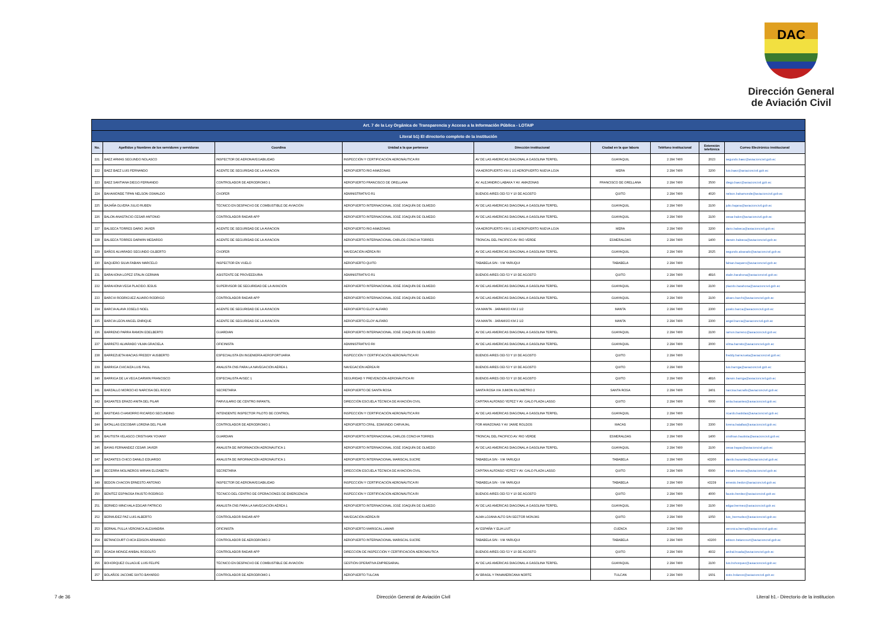DAC
Dirección General
de Aviación Civil
| Art. 7 de la Ley Orgánica de Transparencia y Acceso a la Información Pública - LOTAIP | | | | | | | | |
| Literal b1) El directorio completo de la institución | | | | | | | | |
| No. | Apellidos y Nombres de los servidores y servidoras | Coordina | Unidad a la que pertenece | Dirección institucional | Ciudad en la que labora | Teléfono institucional | Extensión telefónica | Correo Electrónico institucional |
| 221 | BAEZ ARMAS SEGUNDO NOLASCO | INSPECTOR DE AERONAVEGABILIDAD | INSPECCIÓN Y CERTIFICACIÓN AERONÁUTICA RII | AV DE LAS AMERICAS DIAGONAL A GASOLINA TERPEL | GUAYAQUIL | 2 294 7400 | 2023 | segundo.baez@aviacioncivil.gob.ec |
| 222 | BAEZ BAEZ LUIS FERNANDO | AGENTE DE SEGURIDAD DE LA AVIACION | AEROPUERTO RIO AMAZONAS | VIA AEROPUERTO KM 1 1/2 AEROPUERTO NUEVA LOJA | MERA | 2 294 7400 | 3200 | luis.baez@aviacioncivil.gob.ec |
| 223 | BAEZ SANTIANA DIEGO FERNANDO | CONTROLADOR DE AERODROMO 1 | AEROPUERTO FRANCISCO DE ORELLANA | AV. ALEJANDRO LABAKA Y AV. AMAZONAS | FRANCISCO DE ORELLANA | 2 294 7400 | 3500 | diego.baez@aviacioncivil.gob.ec |
| 224 | BAHAMONDE TIPAN NELSON OSWALDO | CHOFER | ADMINISTRATIVO R1 | BUENOS AIRES OEI-53 Y 10 DE AGOSTO | QUITO | 2 294 7400 | 4020 | nelson.bahamonde@aviacioncivil.gob.ec |
| 225 | BAJAÑA OLVERA JULIO RUBEN | TÉCNICO EN DESPACHO DE COMBUSTIBLE DE AVIACIÓN | AEROPUERTO INTERNACIONAL JOSÉ JOAQUÍN DE OLMEDO | AV DE LAS AMERICAS DIAGONAL A GASOLINA TERPEL | GUAYAQUIL | 2 294 7400 | 2100 | julio.bajana@aviacioncivil.gob.ec |
| 226 | BALON ANASTACIO CESAR ANTONIO | CONTROLADOR RADAR APP | AEROPUERTO INTERNACIONAL JOSÉ JOAQUÍN DE OLMEDO | AV DE LAS AMERICAS DIAGONAL A GASOLINA TERPEL | GUAYAQUIL | 2 294 7400 | 2100 | cesar.balon@aviacioncivil.gob.ec |
| 227 | BALSECA TORRES DARIO JAVIER | AGENTE DE SEGURIDAD DE LA AVIACION | AEROPUERTO RIO AMAZONAS | VIA AEROPUERTO KM 1 1/2 AEROPUERTO NUEVA LOJA | MERA | 2 294 7400 | 3200 | dario.balseca@aviacioncivil.gob.ec |
| 228 | BALSECA TORRES DARWIN MEDARDO | AGENTE DE SEGURIDAD DE LA AVIACION | AEROPUERTO INTERNACIONAL CARLOS CONCHA TORRES | TRONCAL DEL PACIFICO AV. RIO VERDE | ESMERALDAS | 2 294 7400 | 1400 | darwin.balseca@aviacioncivil.gob.ec |
| 229 | BAÑOS ALVARADO SEGUNDO GILBERTO | CHOFER | NAVEGACIÓN AÉREA RII | AV DE LAS AMERICAS DIAGONAL A GASOLINA TERPEL | GUAYAQUIL | 2 294 7400 | 2025 | segundo.alvarado@aviacioncivil.gob.ec |
| 230 | BAQUERO SILVA FABIAN MARCELO | INSPECTOR EN VUELO | AEROPUERTO QUITO | TABABELA S/N - VIA YARUQUI | TABABELA | 2 294 7400 | | fabian.baquero@aviacioncivil.gob.ec |
| 231 | BARAHONA LOPEZ STALIN GERMAN | ASISTENTE DE PROVEEDURIA | ADMINISTRATIVO R1 | BUENOS AIRES OEI-53 Y 10 DE AGOSTO | QUITO | 2 294 7400 | 4816 | stalin.barahona@aviacioncivil.gob.ec |
| 232 | BARAHONA VEGA PLACIDO JESUS | SUPERVISOR DE SEGURIDAD DE LA AVIACIÓN | AEROPUERTO INTERNACIONAL JOSÉ JOAQUÍN DE OLMEDO | AV DE LAS AMERICAS DIAGONAL A GASOLINA TERPEL | GUAYAQUIL | 2 294 7400 | 2100 | placido.barahona@aviacioncivil.gob.ec |
| 233 | BARCHI RODRIGUEZ ALVARO RODRIGO | CONTROLADOR RADAR APP | AEROPUERTO INTERNACIONAL JOSÉ JOAQUÍN DE OLMEDO | AV DE LAS AMERICAS DIAGONAL A GASOLINA TERPEL | GUAYAQUIL | 2 294 7400 | 2100 | alvaro.barchi@aviacioncivil.gob.ec |
| 234 | BARCIA ALAVA JOSELO NOEL | AGENTE DE SEGURIDAD DE LA AVIACION | AEROPUERTO ELOY ALFARO | VIA MANTA - JARAMIJO KM 2 1/2 | MANTA | 2 294 7400 | 2300 | joselo.barcia@aviacioncivil.gob.ec |
| 235 | BARCIA LEON ANGEL ENRIQUE | AGENTE DE SEGURIDAD DE LA AVIACION | AEROPUERTO ELOY ALFARO | VIA MANTA - JARAMIJO KM 2 1/2 | MANTA | 2 294 7400 | 2300 | angel.barcia@aviacioncivil.gob.ec |
| 236 | BARRENO PARRA RAMON EDELBERTO | GUARDIAN | AEROPUERTO INTERNACIONAL JOSÉ JOAQUÍN DE OLMEDO | AV DE LAS AMERICAS DIAGONAL A GASOLINA TERPEL | GUAYAQUIL | 2 294 7400 | 2100 | ramon.barreno@aviacioncivil.gob.ec |
| 237 | BARRETO ALVARADO VILMA GRACIELA | OFICINISTA | ADMINISTRATIVO RII | AV DE LAS AMERICAS DIAGONAL A GASOLINA TERPEL | GUAYAQUIL | 2 294 7400 | 2000 | vilma.barreto@aviacioncivil.gob.ec |
| 238 | BARREZUETA MACIAS FREDDY AUSBERTO | ESPECIALISTA EN INGENIERÍA AEROPORTUARIA | INSPECCIÓN Y CERTIFICACIÓN AERONÁUTICA RI | BUENOS AIRES OEI-53 Y 10 DE AGOSTO | QUITO | 2 294 7400 | | freddy.barrezueta@aviacioncivil.gob.ec |
| 239 | BARRIGA CHICAIZA LUIS PAUL | ANALISTA CNS PARA LA NAVEGACIÓN AÉREA 1 | NAVEGACIÓN AÉREA RI | BUENOS AIRES OEI-53 Y 10 DE AGOSTO | QUITO | 2 294 7400 | | luis.barriga@aviacioncivil.gob.ec |
| 240 | BARRIGA DE LA VEGA DARWIN FRANCISCO | ESPECIALISTA AVSEC 1 | SEGURIDAD Y PREVENCIÓN AERONÁUTICA RI | BUENOS AIRES OEI-53 Y 10 DE AGOSTO | QUITO | 2 294 7400 | 4816 | darwin.barriga@aviacioncivil.gob.ec |
| 241 | BARZALLO MOROCHO NARCISA DEL ROCIO | SECRETARIA | AEROPUERTO DE SANTA ROSA | SANTA ROSA VIA JUMON KILOMETRO 2 | SANTA ROSA | 2 294 7400 | 2401 | narcisa.barzallo@aviacioncivil.gob.ec |
| 242 | BASANTES ERAZO ANITA DEL PILAR | PARVULARIO DE CENTRO INFANTIL | DIRECCIÓN ESCUELA TÉCNICA DE AVIACIÓN CIVIL | CAPITAN ALFONSO YEPEZ Y AV. GALO PLAZA LASSO | QUITO | 2 294 7400 | 6000 | anita.basantes@aviacioncivil.gob.ec |
| 243 | BASTIDAS CHAMORRO RICARDO SECUNDINO | INTENDENTE INSPECTOR PILOTO DE CONTROL | INSPECCIÓN Y CERTIFICACIÓN AERONÁUTICA RII | AV DE LAS AMERICAS DIAGONAL A GASOLINA TERPEL | GUAYAQUIL | 2 294 7400 | | ricardo.bastidas@aviacioncivil.gob.ec |
| 244 | BATALLAS ESCOBAR LORENA DEL PILAR | CONTROLADOR DE AERODROMO 1 | AEROPUERTO CRNL. EDMUNDO CARVAJAL | POR AMAZONAS Y AV JAIME ROLDOS | MACAS | 2 294 7400 | 3300 | lorena.batallas@aviacioncivil.gob.ec |
| 245 | BAUTISTA VELASCO CRISTHIAN YOVANY | GUARDIAN | AEROPUERTO INTERNACIONAL CARLOS CONCHA TORRES | TRONCAL DEL PACIFICO AV. RIO VERDE | ESMERALDAS | 2 294 7400 | 1400 | cristhian.bautista@aviacioncivil.gob.ec |
| 246 | BAYAS FERNANDEZ CESAR JAVIER | ANALISTA DE INFORMACIÓN AERONÁUTICA 1 | AEROPUERTO INTERNACIONAL JOSÉ JOAQUÍN DE OLMEDO | AV DE LAS AMERICAS DIAGONAL A GASOLINA TERPEL | GUAYAQUIL | 2 294 7400 | 2100 | cesar.bayas@aviacioncivil.gob.ec |
| 247 | BAZANTES CHICO DANILO EDUARDO | ANALISTA DE INFORMACIÓN AERONÁUTICA 1 | AEROPUERTO INTERNACIONAL MARISCAL SUCRE | TABABELA S/N - VIA YARUQUI | TABABELA | 2 294 7400 | #2200 | danilo.bazantes@aviacioncivil.gob.ec |
| 248 | BECERRA MOLINEROS MIRIAN ELIZABETH | SECRETARIA | DIRECCIÓN ESCUELA TÉCNICA DE AVIACIÓN CIVIL | CAPITAN ALFONSO YEPEZ Y AV. GALO PLAZA LASSO | QUITO | 2 294 7400 | 6000 | miriam.becerra@aviacioncivil.gob.ec |
| 249 | BEDON CHACON ERNESTO ANTONIO | INSPECTOR DE AERONAVEGABILIDAD | INSPECCIÓN Y CERTIFICACIÓN AERONÁUTICA RI | TABABELA S/N - VIA YARUQUI | TABABELA | 2 294 7400 | #2239 | ernesto.bedon@aviacioncivil.gob.ec |
| 250 | BENITEZ ESPINOSA FAUSTO RODRIGO | TÉCNICO DEL CENTRO DE OPERACIÓNES DE EMERGENCIA | INSPECCIÓN Y CERTIFICACIÓN AERONÁUTICA RI | BUENOS AIRES OEI-53 Y 10 DE AGOSTO | QUITO | 2 294 7400 | 4000 | fausto.benitez@aviacioncivil.gob.ec |
| 251 | BERMEO MINCHALA EDGAR PATRICIO | ANALISTA CNS PARA LA NAVEGACIÓN AÉREA 1 | AEROPUERTO INTERNACIONAL JOSÉ JOAQUÍN DE OLMEDO | AV DE LAS AMERICAS DIAGONAL A GASOLINA TERPEL | GUAYAQUIL | 2 294 7400 | 2100 | edgar.bermeo@aviacioncivil.gob.ec |
| 252 | BERMUDEZ PAZ LUIS ALBERTO | CONTROLADOR RADAR APP | NAVEGACIÓN AÉREA RI | ALMA LOJANA ALTO S/N SECTOR MONJAS | QUITO | 2 294 7400 | 1050 | luis_bermudez@aviacioncivil.gob.ec |
| 253 | BERNAL PULLA VERONICA ALEXANDRA | OFICINISTA | AEROPUERTO MARISCAL LAMAR | AV ESPAÑA Y ELIA LIUT | CUENCA | 2 294 7400 | | veronica.bernal@aviacioncivil.gob.ec |
| 254 | BETANCOURT CHICA EDISON ARMANDO | CONTROLADOR DE AERODROMO 2 | AEROPUERTO INTERNACIONAL MARISCAL SUCRE | TABABELA S/N - VIA YARUQUI | TABABELA | 2 294 7400 | #2200 | edison.betancourt@aviacioncivil.gob.ec |
| 255 | BOADA MONGE ANIBAL RODOLFO | CONTROLADOR RADAR APP | DIRECCIÓN DE INSPECCIÓN Y CERTIFICACIÓN AERONÁUTICA | BUENOS AIRES OEI-53 Y 10 DE AGOSTO | QUITO | 2 294 7400 | 4932 | anibal.boada@aviacioncivil.gob.ec |
| 256 | BOHORQUEZ OLLAGUE LUIS FELIPE | TÉCNICO EN DESPACHO DE COMBUSTIBLE DE AVIACIÓN | GESTIÓN OPERATIVA EMPRESARIAL | AV DE LAS AMERICAS DIAGONAL A GASOLINA TERPEL | GUAYAQUIL | 2 294 7400 | 2100 | luis.bohorquez@aviacioncivil.gob.ec |
| 257 | BOLAÑOS JACOME SIXTO BAYARDO | CONTROLADOR DE AERODROMO 1 | AEROPUERTO TULCAN | AV BRASIL Y PANAMERICANA NORTE | TULCAN | 2 294 7400 | 1601 | sixto.bolanos@aviacioncivil.gob.ec |
7 de 36 Dirección General de Aviación Civil Literal b1.- Directorio de la institucion